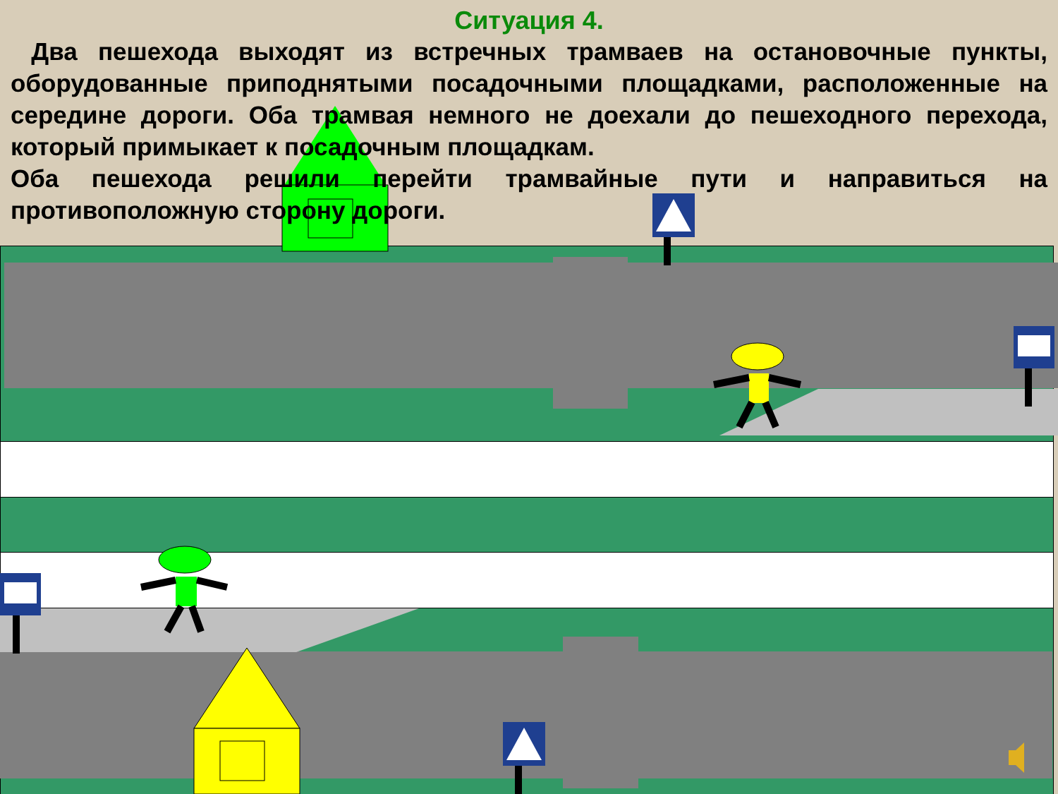Ситуация 4.
Два пешехода выходят из встречных трамваев на остановочные пункты, оборудованные приподнятыми посадочными площадками, расположенные на середине дороги. Оба трамвая немного не доехали до пешеходного перехода, который примыкает к посадочным площадкам.
Оба пешехода решили перейти трамвайные пути и направиться на противоположную сторону дороги.